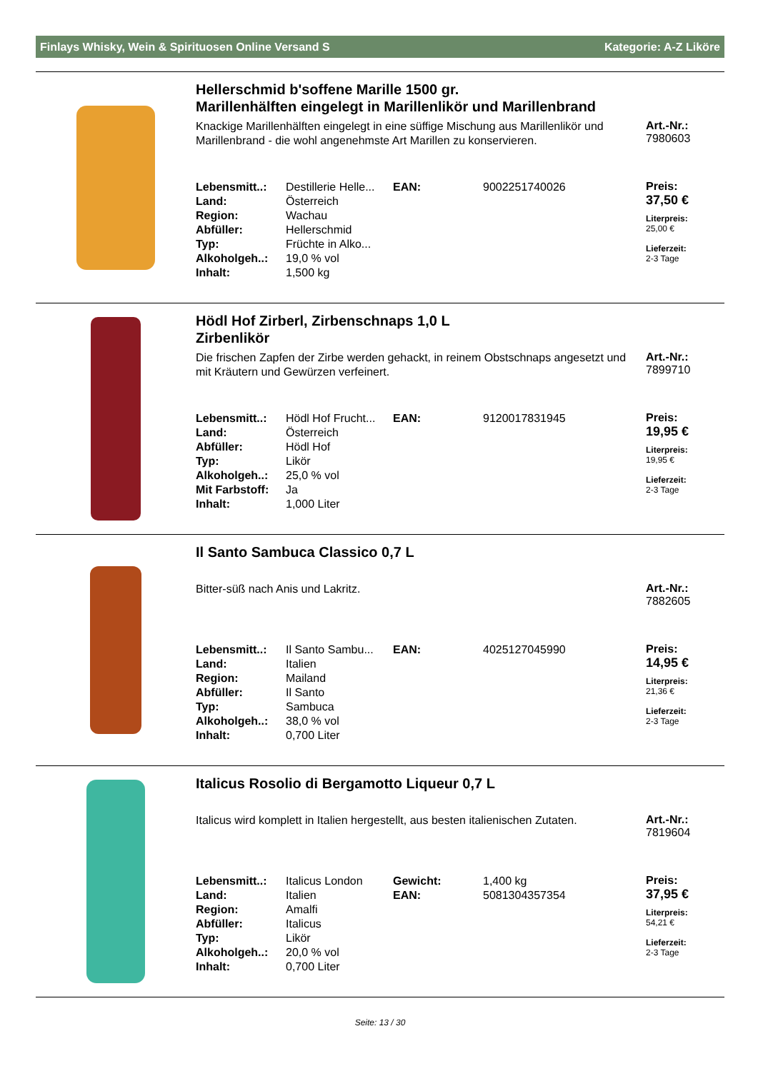Finlays Whisky, Wein & Spirituosen Online Versand S Kategorie: A-Z Liköre
Hellerschmid b'soffene Marille 1500 gr.
Marillenhälften eingelegt in Marillenlikör und Marillenbrand
Knackige Marillenhälften eingelegt in eine süffige Mischung aus Marillenlikör und Marillenbrand - die wohl angenehmste Art Marillen zu konservieren.
Art.-Nr.:
7980603
| Lebensmitt..: | Destillerie Helle... | EAN: | 9002251740026 |
| Land: | Österreich | | |
| Region: | Wachau | | |
| Abfüller: | Hellerschmid | | |
| Typ: | Früchte in Alko... | | |
| Alkoholgeh..: | 19,0 % vol | | |
| Inhalt: | 1,500 kg | | |
Preis:
37,50 €
Literpreis:
25,00 €
Lieferzeit:
2-3 Tage
Hödl Hof Zirberl, Zirbenschnaps 1,0 L
Zirbenlikör
Die frischen Zapfen der Zirbe werden gehackt, in reinem Obstschnaps angesetzt und mit Kräutern und Gewürzen verfeinert.
Art.-Nr.:
7899710
| Lebensmitt..: | Hödl Hof Frucht... | EAN: | 9120017831945 |
| Land: | Österreich | | |
| Abfüller: | Hödl Hof | | |
| Typ: | Likör | | |
| Alkoholgeh..: | 25,0 % vol | | |
| Mit Farbstoff: | Ja | | |
| Inhalt: | 1,000 Liter | | |
Preis:
19,95 €
Literpreis:
19,95 €
Lieferzeit:
2-3 Tage
Il Santo Sambuca Classico 0,7 L
Bitter-süß nach Anis und Lakritz.
Art.-Nr.:
7882605
| Lebensmitt..: | Il Santo Sambu... | EAN: | 4025127045990 |
| Land: | Italien | | |
| Region: | Mailand | | |
| Abfüller: | Il Santo | | |
| Typ: | Sambuca | | |
| Alkoholgeh..: | 38,0 % vol | | |
| Inhalt: | 0,700 Liter | | |
Preis:
14,95 €
Literpreis:
21,36 €
Lieferzeit:
2-3 Tage
Italicus Rosolio di Bergamotto Liqueur 0,7 L
Italicus wird komplett in Italien hergestellt, aus besten italienischen Zutaten.
Art.-Nr.:
7819604
| Lebensmitt..: | Italicus London | Gewicht: | 1,400 kg |
| Land: | Italien | EAN: | 5081304357354 |
| Region: | Amalfi | | |
| Abfüller: | Italicus | | |
| Typ: | Likör | | |
| Alkoholgeh..: | 20,0 % vol | | |
| Inhalt: | 0,700 Liter | | |
Preis:
37,95 €
Literpreis:
54,21 €
Lieferzeit:
2-3 Tage
Seite: 13 / 30